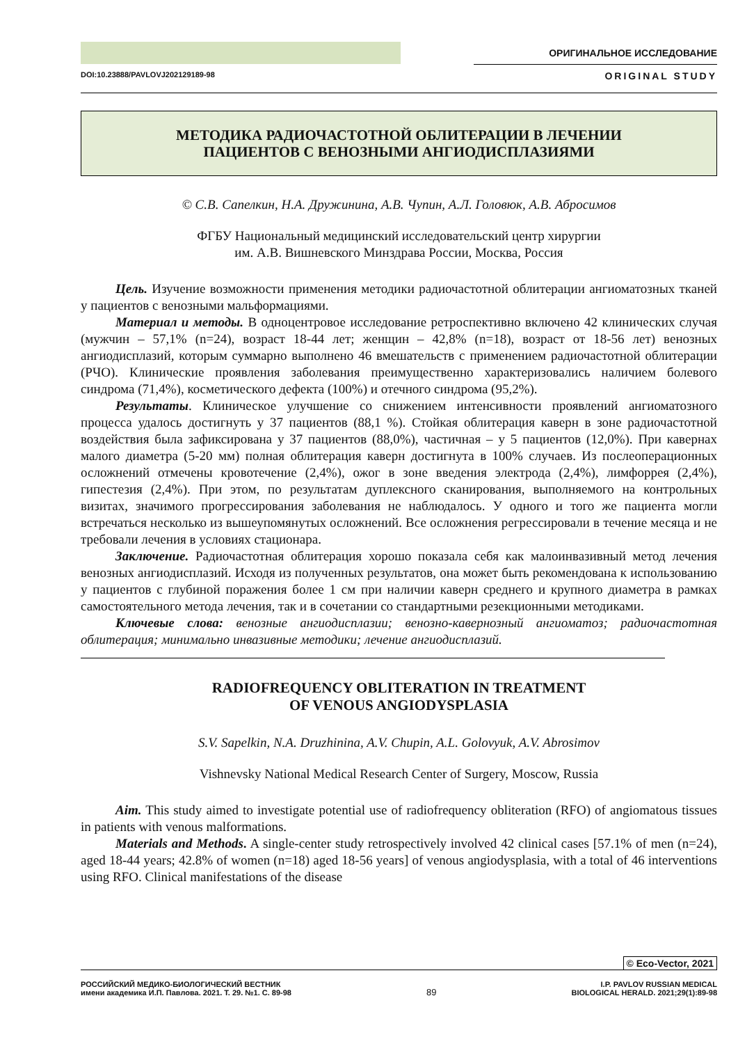ОРИГИНАЛЬНОЕ ИССЛЕДОВАНИЕ
DOI:10.23888/PAVLOVJ202129189-98 ORIGINAL STUDY
МЕТОДИКА РАДИОЧАСТОТНОЙ ОБЛИТЕРАЦИИ В ЛЕЧЕНИИ
ПАЦИЕНТОВ С ВЕНОЗНЫМИ АНГИОДИСПЛАЗИЯМИ
© С.В. Сапелкин, Н.А. Дружинина, А.В. Чупин, А.Л. Головюк, А.В. Абросимов
ФГБУ Национальный медицинский исследовательский центр хирургии
им. А.В. Вишневского Минздрава России, Москва, Россия
Цель. Изучение возможности применения методики радиочастотной облитерации ангиоматозных тканей у пациентов с венозными мальформациями.
Материал и методы. В одноцентровое исследование ретроспективно включено 42 клинических случая (мужчин – 57,1% (n=24), возраст 18-44 лет; женщин – 42,8% (n=18), возраст от 18-56 лет) венозных ангиодисплазий, которым суммарно выполнено 46 вмешательств с применением радиочастотной облитерации (РЧО). Клинические проявления заболевания преимущественно характеризовались наличием болевого синдрома (71,4%), косметического дефекта (100%) и отечного синдрома (95,2%).
Результаты. Клиническое улучшение со снижением интенсивности проявлений ангиоматозного процесса удалось достигнуть у 37 пациентов (88,1 %). Стойкая облитерация каверн в зоне радиочастотной воздействия была зафиксирована у 37 пациентов (88,0%), частичная – у 5 пациентов (12,0%). При кавернах малого диаметра (5-20 мм) полная облитерация каверн достигнута в 100% случаев. Из послеоперационных осложнений отмечены кровотечение (2,4%), ожог в зоне введения электрода (2,4%), лимфоррея (2,4%), гипестезия (2,4%). При этом, по результатам дуплексного сканирования, выполняемого на контрольных визитах, значимого прогрессирования заболевания не наблюдалось. У одного и того же пациента могли встречаться несколько из вышеупомянутых осложнений. Все осложнения регрессировали в течение месяца и не требовали лечения в условиях стационара.
Заключение. Радиочастотная облитерация хорошо показала себя как малоинвазивный метод лечения венозных ангиодисплазий. Исходя из полученных результатов, она может быть рекомендована к использованию у пациентов с глубиной поражения более 1 см при наличии каверн среднего и крупного диаметра в рамках самостоятельного метода лечения, так и в сочетании со стандартными резекционными методиками.
Ключевые слова: венозные ангиодисплазии; венозно-кавернозный ангиоматоз; радиочастотная облитерация; минимально инвазивные методики; лечение ангиодисплазий.
RADIOFREQUENCY OBLITERATION IN TREATMENT
OF VENOUS ANGIODYSPLASIA
S.V. Sapelkin, N.A. Druzhinina, A.V. Chupin, A.L. Golovyuk, A.V. Abrosimov
Vishnevsky National Medical Research Center of Surgery, Moscow, Russia
Aim. This study aimed to investigate potential use of radiofrequency obliteration (RFO) of angiomatous tissues in patients with venous malformations.
Materials and Methods. A single-center study retrospectively involved 42 clinical cases [57.1% of men (n=24), aged 18-44 years; 42.8% of women (n=18) aged 18-56 years] of venous angiodysplasia, with a total of 46 interventions using RFO. Clinical manifestations of the disease
© Eco-Vector, 2021
РОССИЙСКИЙ МЕДИКО-БИОЛОГИЧЕСКИЙ ВЕСТНИК
имени академика И.П. Павлова. 2021. Т. 29. №1. С. 89-98
89
I.P. PAVLOV RUSSIAN MEDICAL
BIOLOGICAL HERALD. 2021;29(1):89-98